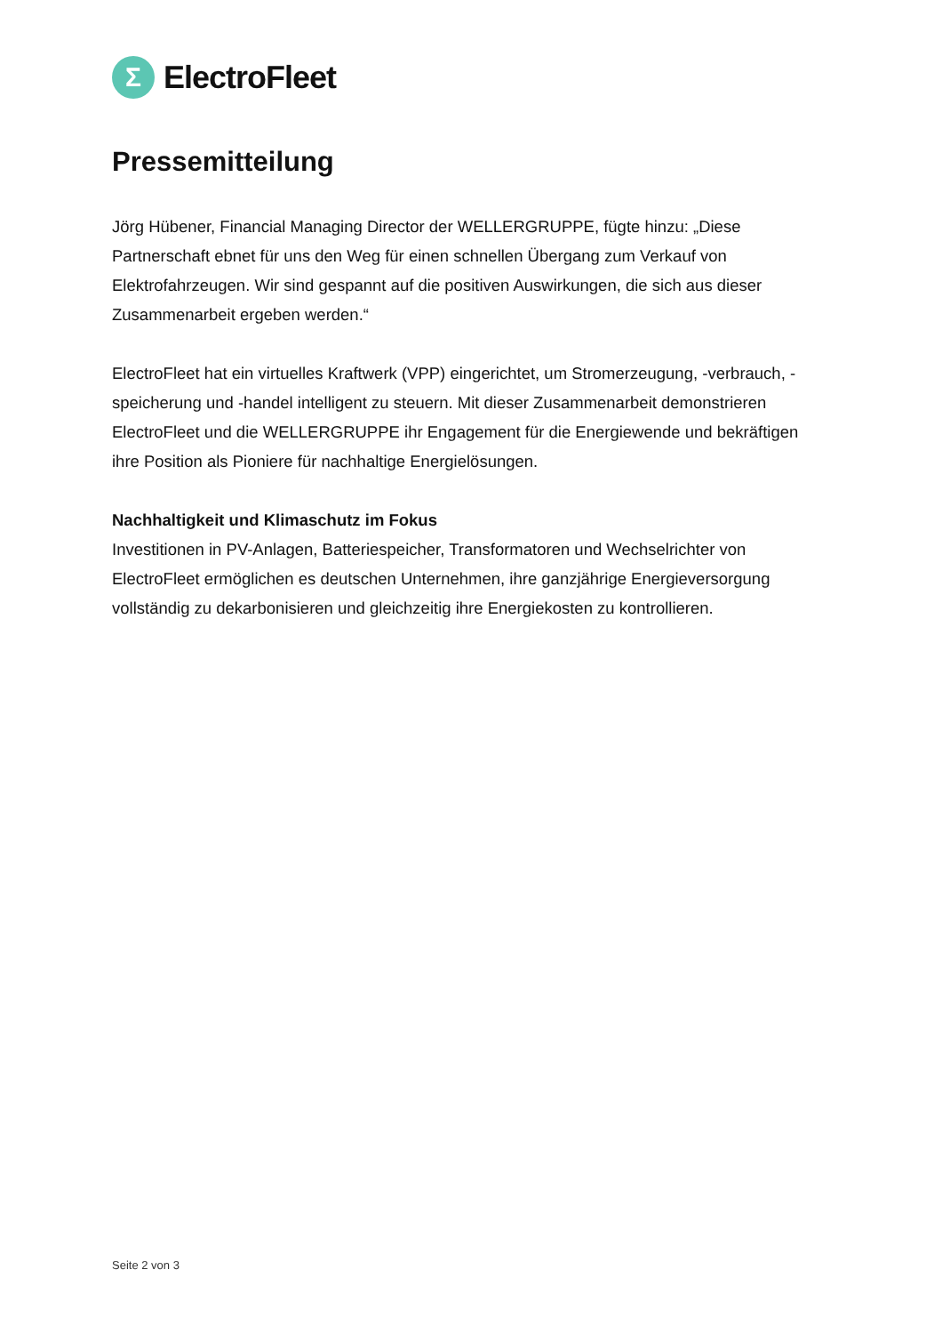Σ
ElectroFleet
Pressemitteilung
Jörg Hübener, Financial Managing Director der WELLERGRUPPE, fügte hinzu: „Diese Partnerschaft ebnet für uns den Weg für einen schnellen Übergang zum Verkauf von Elektrofahrzeugen. Wir sind gespannt auf die positiven Auswirkungen, die sich aus dieser Zusammenarbeit ergeben werden.“
ElectroFleet hat ein virtuelles Kraftwerk (VPP) eingerichtet, um Stromerzeugung, -verbrauch, -speicherung und -handel intelligent zu steuern. Mit dieser Zusammenarbeit demonstrieren ElectroFleet und die WELLERGRUPPE ihr Engagement für die Energiewende und bekräftigen ihre Position als Pioniere für nachhaltige Energielösungen.
Nachhaltigkeit und Klimaschutz im Fokus
Investitionen in PV-Anlagen, Batteriespeicher, Transformatoren und Wechselrichter von ElectroFleet ermöglichen es deutschen Unternehmen, ihre ganzjährige Energieversorgung vollständig zu dekarbonisieren und gleichzeitig ihre Energiekosten zu kontrollieren.
Seite 2 von 3